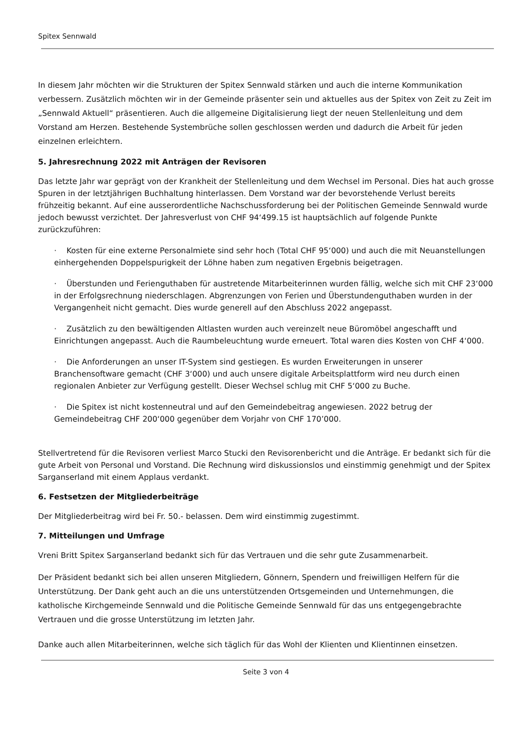Spitex Sennwald
In diesem Jahr möchten wir die Strukturen der Spitex Sennwald stärken und auch die interne Kommunikation verbessern. Zusätzlich möchten wir in der Gemeinde präsenter sein und aktuelles aus der Spitex von Zeit zu Zeit im „Sennwald Aktuell“ präsentieren. Auch die allgemeine Digitalisierung liegt der neuen Stellenleitung und dem Vorstand am Herzen. Bestehende Systembrüche sollen geschlossen werden und dadurch die Arbeit für jeden einzelnen erleichtern.
5. Jahresrechnung 2022 mit Anträgen der Revisoren
Das letzte Jahr war geprägt von der Krankheit der Stellenleitung und dem Wechsel im Personal. Dies hat auch grosse Spuren in der letztjährigen Buchhaltung hinterlassen. Dem Vorstand war der bevorstehende Verlust bereits frühzeitig bekannt. Auf eine ausserordentliche Nachschussforderung bei der Politischen Gemeinde Sennwald wurde jedoch bewusst verzichtet. Der Jahresverlust von CHF 94‘499.15 ist hauptsächlich auf folgende Punkte zurückzuführen:
· Kosten für eine externe Personalmiete sind sehr hoch (Total CHF 95‘000) und auch die mit Neuanstellungen einhergehenden Doppelspurigkeit der Löhne haben zum negativen Ergebnis beigetragen.
· Überstunden und Ferienguthaben für austretende Mitarbeiterinnen wurden fällig, welche sich mit CHF 23‘000 in der Erfolgsrechnung niederschlagen. Abgrenzungen von Ferien und Überstundenguthaben wurden in der Vergangenheit nicht gemacht. Dies wurde generell auf den Abschluss 2022 angepasst.
· Zusätzlich zu den bewältigenden Altlasten wurden auch vereinzelt neue Büromöbel angeschafft und Einrichtungen angepasst. Auch die Raumbeleuchtung wurde erneuert. Total waren dies Kosten von CHF 4‘000.
· Die Anforderungen an unser IT-System sind gestiegen. Es wurden Erweiterungen in unserer Branchensoftware gemacht (CHF 3‘000) und auch unsere digitale Arbeitsplattform wird neu durch einen regionalen Anbieter zur Verfügung gestellt. Dieser Wechsel schlug mit CHF 5‘000 zu Buche.
· Die Spitex ist nicht kostenneutral und auf den Gemeindebeitrag angewiesen. 2022 betrug der Gemeindebeitrag CHF 200‘000 gegenüber dem Vorjahr von CHF 170’000.
Stellvertretend für die Revisoren verliest Marco Stucki den Revisorenbericht und die Anträge. Er bedankt sich für die gute Arbeit von Personal und Vorstand. Die Rechnung wird diskussionslos und einstimmig genehmigt und der Spitex Sarganserland mit einem Applaus verdankt.
6. Festsetzen der Mitgliederbeiträge
Der Mitgliederbeitrag wird bei Fr. 50.- belassen. Dem wird einstimmig zugestimmt.
7. Mitteilungen und Umfrage
Vreni Britt Spitex Sarganserland bedankt sich für das Vertrauen und die sehr gute Zusammenarbeit.
Der Präsident bedankt sich bei allen unseren Mitgliedern, Gönnern, Spendern und freiwilligen Helfern für die Unterstützung. Der Dank geht auch an die uns unterstützenden Ortsgemeinden und Unternehmungen, die katholische Kirchgemeinde Sennwald und die Politische Gemeinde Sennwald für das uns entgegengebrachte Vertrauen und die grosse Unterstützung im letzten Jahr.
Danke auch allen Mitarbeiterinnen, welche sich täglich für das Wohl der Klienten und Klientinnen einsetzen.
Seite 3 von 4